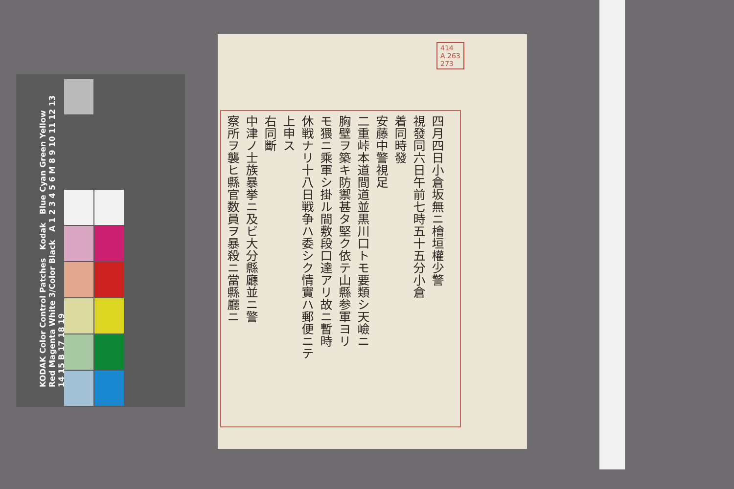KODAK Color Control Patches Kodak Blue Cyan Green Yellow Red Magenta White 3/Color Black A 1 2 3 4 5 6 M 8 9 10 11 12 13 14 15 B 17 18 19
414
A 263
273
四月四日小倉坂無ニ檜垣權少警
視發同六日午前七時五十五分小倉
着同時發
安藤中警視足
二重峠本道間道並黒川口トモ要類シ天嶮ニ
胸壁ヲ築キ防禦甚タ堅ク依テ山縣参軍ヨリ
モ猥ニ乘軍シ掛ル間敷段口達アリ故ニ暫時
休戦ナリ十八日戦争ハ委シク情實ハ郵便ニテ
上申ス
右同斷
中津ノ士族暴挙ニ及ビ大分縣廳並ニ警
察所ヲ襲ヒ縣官数員ヲ暴殺ニ當縣廳ニ